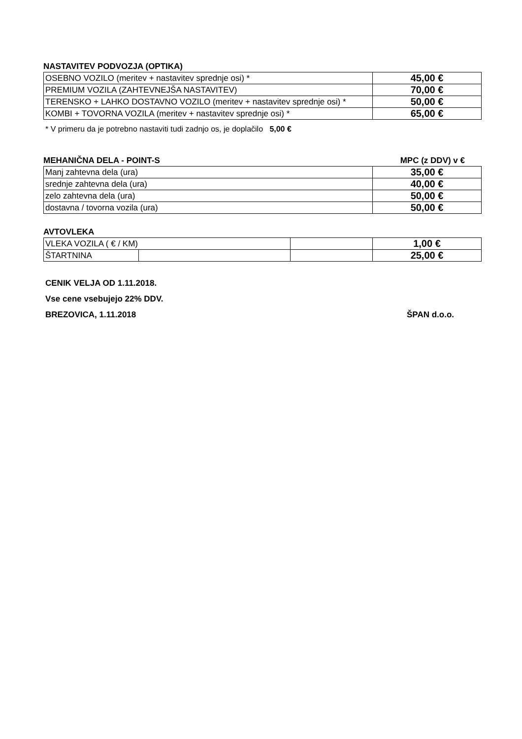NASTAVITEV PODVOZJA (OPTIKA)
| OSEBNO VOZILO (meritev + nastavitev sprednje osi) * | 45,00 € |
| PREMIUM VOZILA (ZAHTEVNEJŠA NASTAVITEV) | 70,00 € |
| TERENSKO + LAHKO DOSTAVNO VOZILO (meritev + nastavitev sprednje osi) * | 50,00 € |
| KOMBI + TOVORNA VOZILA (meritev + nastavitev sprednje osi) * | 65,00 € |
* V primeru da je potrebno nastaviti tudi zadnjo os, je doplačilo 5,00 €
MEHANIČNA DELA - POINT-S MPC (z DDV) v €
| Manj zahtevna dela (ura) | 35,00 € |
| srednje zahtevna dela (ura) | 40,00 € |
| zelo zahtevna dela (ura) | 50,00 € |
| dostavna / tovorna vozila (ura) | 50,00 € |
AVTOVLEKA
| VLEKA VOZILA ( € / KM) | | | 1,00 € |
| ŠTARTNINA | | | 25,00 € |
CENIK VELJA OD 1.11.2018.
Vse cene vsebujejo 22% DDV.
BREZOVICA, 1.11.2018 ŠPAN d.o.o.